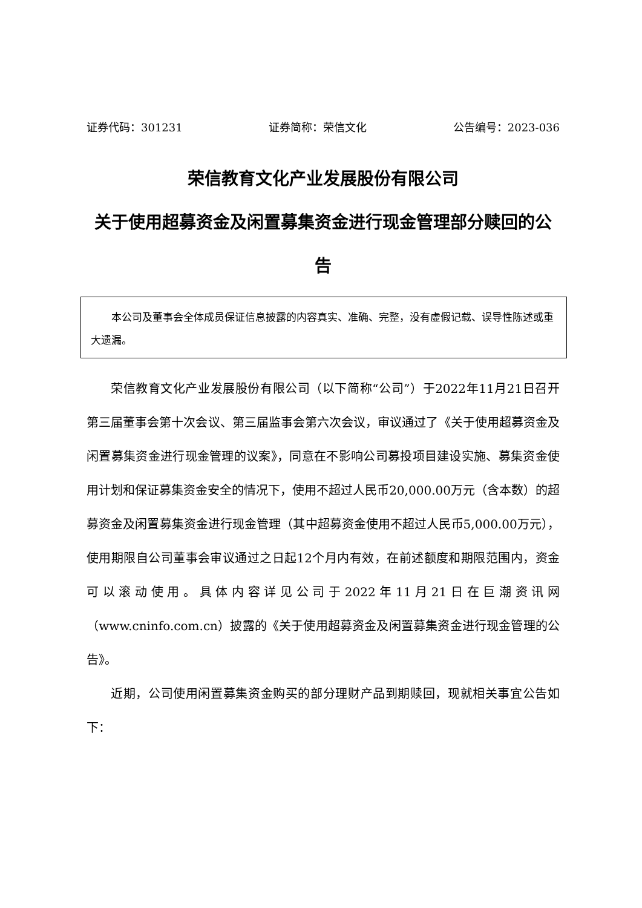证券代码：301231 证券简称：荣信文化 公告编号：2023-036
荣信教育文化产业发展股份有限公司
关于使用超募资金及闲置募集资金进行现金管理部分赎回的公告
本公司及董事会全体成员保证信息披露的内容真实、准确、完整，没有虚假记载、误导性陈述或重大遗漏。
荣信教育文化产业发展股份有限公司（以下简称“公司”）于2022年11月21日召开第三届董事会第十次会议、第三届监事会第六次会议，审议通过了《关于使用超募资金及闲置募集资金进行现金管理的议案》，同意在不影响公司募投项目建设实施、募集资金使用计划和保证募集资金安全的情况下，使用不超过人民币20,000.00万元（含本数）的超募资金及闲置募集资金进行现金管理（其中超募资金使用不超过人民币5,000.00万元），使用期限自公司董事会审议通过之日起12个月内有效，在前述额度和期限范围内，资金可以滚动使用。具体内容详见公司于2022年11月21日在巨潮资讯网（www.cninfo.com.cn）披露的《关于使用超募资金及闲置募集资金进行现金管理的公告》。
近期，公司使用闲置募集资金购买的部分理财产品到期赎回，现就相关事宜公告如下：